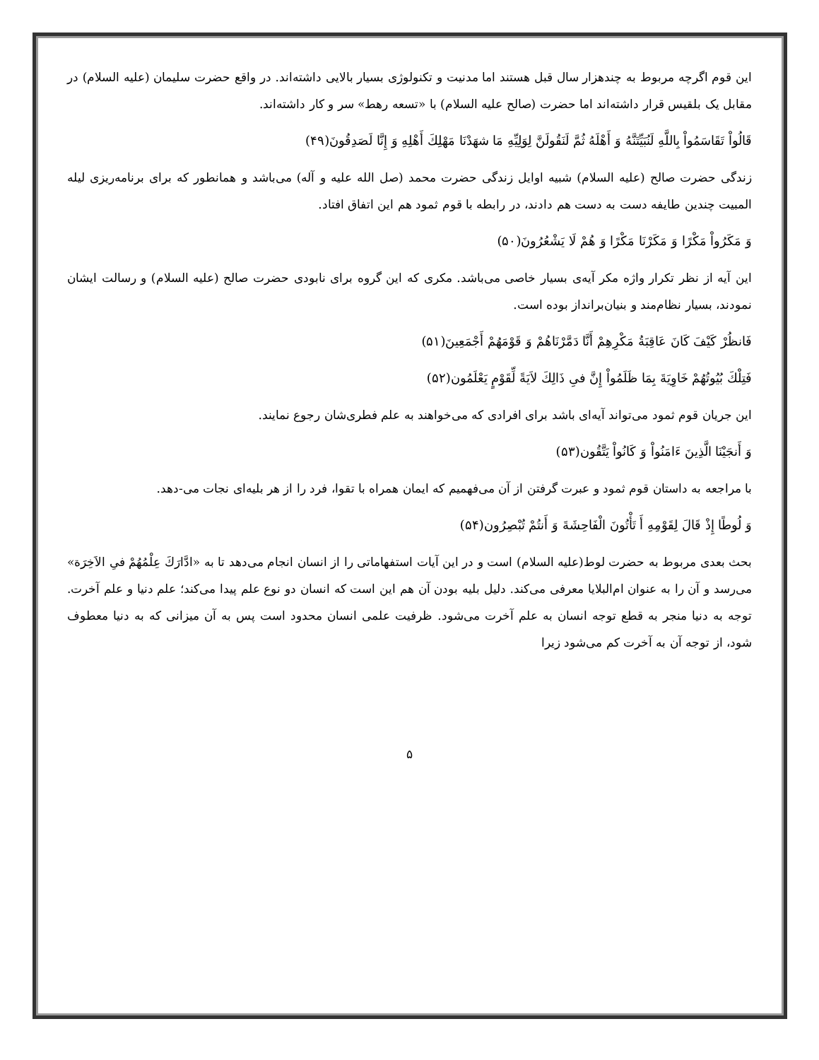این قوم اگرچه مربوط به چندهزار سال قبل هستند اما مدنیت و تکنولوژی بسیار بالایی داشته‌اند. در واقع حضرت سلیمان (علیه السلام) در مقابل یک بلقیس قرار داشته‌اند اما حضرت (صالح علیه السلام) با «تسعه رهط» سر و کار داشته‌اند.
قَالُواْ تَقَاسَمُواْ بِاللَّهِ لَنُبَيِّتَنَّهُ وَ أَهْلَهُ ثُمَّ لَنَقُولَنَّ لِوَلِيِّهِ مَا شهَدْنَا مَهْلِكَ أَهْلِهِ وَ إِنَّا لَصَدِقُونَ(۴۹)
زندگی حضرت صالح (علیه السلام) شبیه اوایل زندگی حضرت محمد (صل الله علیه و آله) می‌باشد و همانطور که برای برنامه‌ریزی لیله المبیت چندین طایفه دست به دست هم دادند، در رابطه با قوم ثمود هم این اتفاق افتاد.
وَ مَكَرُواْ مَكْرًا وَ مَكَرْنَا مَكْرًا وَ هُمْ لَا يَشْعُرُونَ(۵۰)
این آیه از نظر تکرار واژه مکر آیه‌ی بسیار خاصی می‌باشد. مکری که این گروه برای نابودی حضرت صالح (علیه السلام) و رسالت ایشان نمودند، بسیار نظام‌مند و بنیان‌برانداز بوده است.
فَانظُرْ كَيْفَ كَانَ عَاقِبَةُ مَكْرِهِمْ أَنَّا دَمَّرْنَاهُمْ وَ قَوْمَهُمْ أَجْمَعِينَ(۵۱)
فَتِلْكَ بُيُوتُهُمْ خَاوِيَةَ بِمَا ظَلَمُواْ إِنَّ فىِ ذَالِكَ لاَيَةً لِّقَوْمٍ يَعْلَمُون(۵۲)
این جریان قوم ثمود می‌تواند آیه‌ای باشد برای افرادی که می‌خواهند به علم فطری‌شان رجوع نمایند.
وَ أَنجَيْنَا الَّذِينَ ءَامَنُواْ وَ كَانُواْ يَتَّقُون(۵۳)
با مراجعه به داستان قوم ثمود و عبرت گرفتن از آن می‌فهمیم که ایمان همراه با تقوا، فرد را از هر بلیه‌ای نجات می-دهد.
وَ لُوطًا إِذْ قَالَ لِقَوْمِهِ أَ تَأْتُونَ الْفَاحِشَةَ وَ أَنتُمْ تُبْصِرُون(۵۴)
بحث بعدی مربوط به حضرت لوط(علیه السلام) است و در این آیات استفهاماتی را از انسان انجام می‌دهد تا به «ادَّارَكَ عِلْمُهُمْ فىِ الاَخِرَة» می‌رسد و آن را به عنوان ام‌البلایا معرفی می‌کند. دلیل بلیه بودن آن هم این است که انسان دو نوع علم پیدا می‌کند؛ علم دنیا و علم آخرت. توجه به دنیا منجر به قطع توجه انسان به علم آخرت می‌شود. ظرفیت علمی انسان محدود است پس به آن میزانی که به دنیا معطوف شود، از توجه آن به آخرت کم می‌شود زیرا
۵